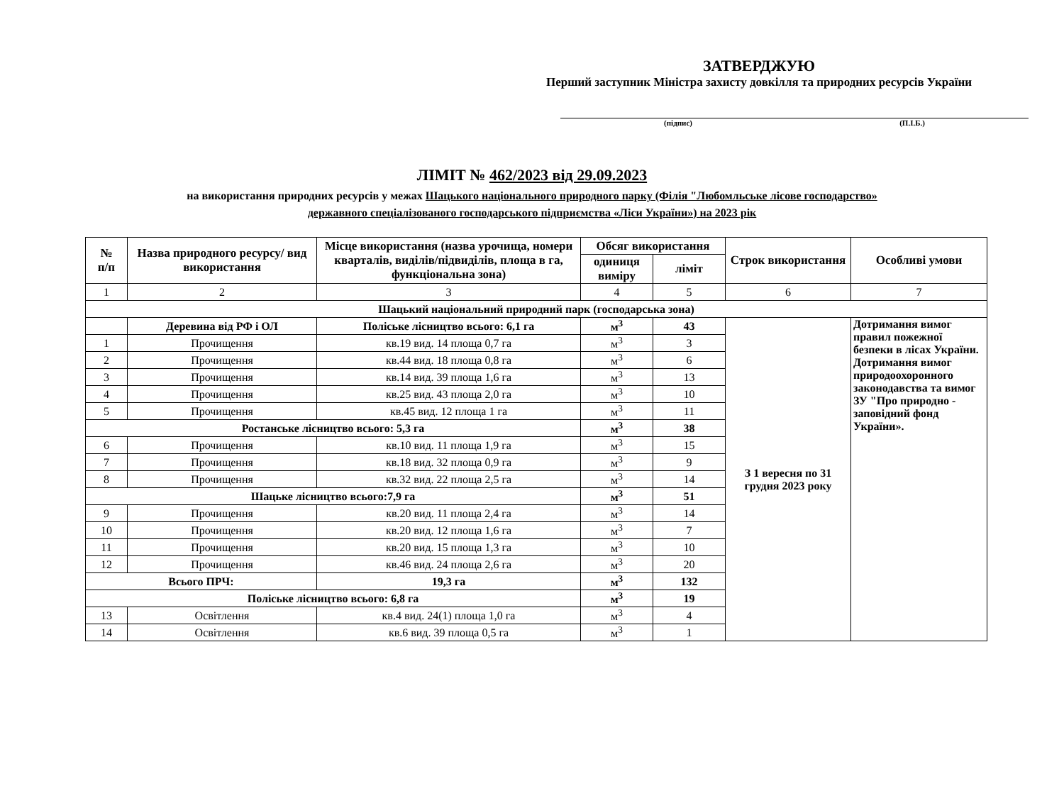ЗАТВЕРДЖУЮ
Перший заступник Міністра захисту довкілля та природних ресурсів України
(підпис) (П.І.Б.)
ЛІМІТ № 462/2023 від 29.09.2023
на використання природних ресурсів у межах Шацького національного природного парку (Філія "Любомльське лісове господарство»
державного спеціалізованого господарського підприємства «Ліси України») на 2023 рік
| № п/п | Назва природного ресурсу/ вид використання | Місце використання (назва урочища, номери кварталів, виділів/підвиділів, площа в га, функціональна зона) | Обсяг використання | | Строк використання | Особливі умови |
| --- | --- | --- | --- | --- | --- | --- |
| | | | одиниця виміру | ліміт | | |
| 1 | 2 | 3 | 4 | 5 | 6 | 7 |
| Шацький національний природний парк (господарська зона) | | | | | | |
| | Деревина від РФ і ОЛ | Поліське лісництво всього: 6,1 га | м<sup>3</sup> | 43 | З 1 вересня по 31 грудня 2023 року | Дотримання вимог правил пожежної безпеки в лісах України. Дотримання вимог природоохоронного законодавства та вимог ЗУ "Про природно - заповідний фонд України». |
| 1 | Прочищення | кв.19 вид. 14 площа 0,7 га | м<sup>3</sup> | 3 | | |
| 2 | Прочищення | кв.44 вид. 18 площа 0,8 га | м<sup>3</sup> | 6 | | |
| 3 | Прочищення | кв.14 вид. 39 площа 1,6 га | м<sup>3</sup> | 13 | | |
| 4 | Прочищення | кв.25 вид. 43 площа 2,0 га | м<sup>3</sup> | 10 | | |
| 5 | Прочищення | кв.45 вид. 12 площа 1 га | м<sup>3</sup> | 11 | | |
| Ростанське лісництво всього: 5,3 га | | | м<sup>3</sup> | 38 | | |
| 6 | Прочищення | кв.10 вид. 11 площа 1,9 га | м<sup>3</sup> | 15 | | |
| 7 | Прочищення | кв.18 вид. 32 площа 0,9 га | м<sup>3</sup> | 9 | | |
| 8 | Прочищення | кв.32 вид. 22 площа 2,5 га | м<sup>3</sup> | 14 | | |
| Шацьке лісництво всього:7,9 га | | | м<sup>3</sup> | 51 | | |
| 9 | Прочищення | кв.20 вид. 11 площа 2,4 га | м<sup>3</sup> | 14 | | |
| 10 | Прочищення | кв.20 вид. 12 площа 1,6 га | м<sup>3</sup> | 7 | | |
| 11 | Прочищення | кв.20 вид. 15 площа 1,3 га | м<sup>3</sup> | 10 | | |
| 12 | Прочищення | кв.46 вид. 24 площа 2,6 га | м<sup>3</sup> | 20 | | |
| Всього ПРЧ: | | 19,3 га | м<sup>3</sup> | 132 | | |
| Поліське лісництво всього: 6,8 га | | | м<sup>3</sup> | 19 | | |
| 13 | Освітлення | кв.4 вид. 24(1) площа 1,0 га | м<sup>3</sup> | 4 | | |
| 14 | Освітлення | кв.6 вид. 39 площа 0,5 га | м<sup>3</sup> | 1 | | |